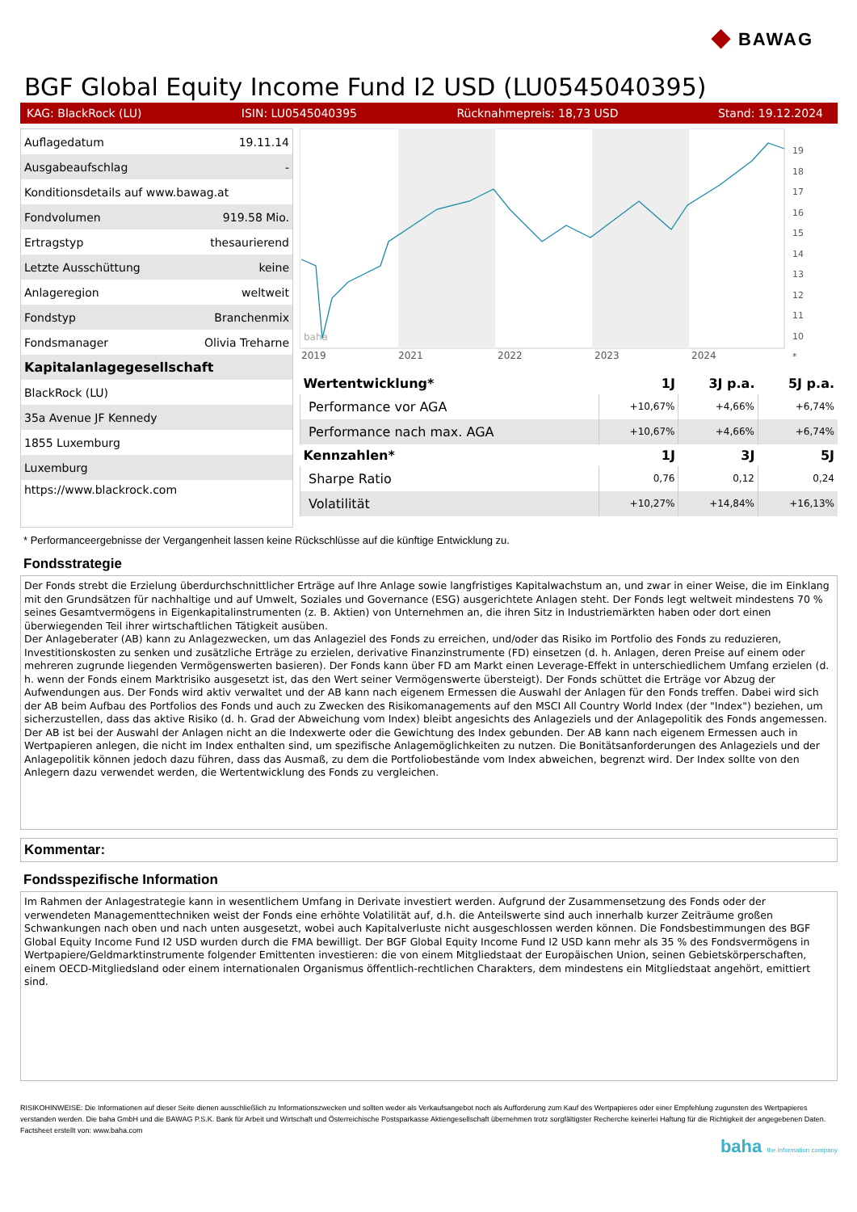◆ BAWAG
BGF Global Equity Income Fund I2 USD (LU0545040395)
KAG: BlackRock (LU) ISIN: LU0545040395 Rücknahmepreis: 18,73 USD Stand: 19.12.2024
| Auflagedatum | 19.11.14 |
| Ausgabeaufschlag | - |
| Konditionsdetails auf www.bawag.at | |
| Fondvolumen | 919.58 Mio. |
| Ertragstyp | thesaurierend |
| Letzte Ausschüttung | keine |
| Anlageregion | weltweit |
| Fondstyp | Branchenmix |
| Fondsmanager | Olivia Treharne |
| Kapitalanlagegesellschaft | |
| BlackRock (LU) | |
| 35a Avenue JF Kennedy | |
| 1855 Luxemburg | |
| Luxemburg | |
| https://www.blackrock.com | |
2019
2021
2022
2023
2024
baha
19
18
17
16
15
14
13
12
11
10
*
| Wertentwicklung* | 1J | 3J p.a. | 5J p.a. |
| --- | --- | --- | --- |
| Performance vor AGA | +10,67% | +4,66% | +6,74% |
| Performance nach max. AGA | +10,67% | +4,66% | +6,74% |
| Kennzahlen* | 1J | 3J | 5J |
| Sharpe Ratio | 0,76 | 0,12 | 0,24 |
| Volatilität | +10,27% | +14,84% | +16,13% |
* Performanceergebnisse der Vergangenheit lassen keine Rückschlüsse auf die künftige Entwicklung zu.
Fondsstrategie
Der Fonds strebt die Erzielung überdurchschnittlicher Erträge auf Ihre Anlage sowie langfristiges Kapitalwachstum an, und zwar in einer Weise, die im Einklang mit den Grundsätzen für nachhaltige und auf Umwelt, Soziales und Governance (ESG) ausgerichtete Anlagen steht. Der Fonds legt weltweit mindestens 70 % seines Gesamtvermögens in Eigenkapitalinstrumenten (z. B. Aktien) von Unternehmen an, die ihren Sitz in Industriemärkten haben oder dort einen überwiegenden Teil ihrer wirtschaftlichen Tätigkeit ausüben.
Der Anlageberater (AB) kann zu Anlagezwecken, um das Anlageziel des Fonds zu erreichen, und/oder das Risiko im Portfolio des Fonds zu reduzieren, Investitionskosten zu senken und zusätzliche Erträge zu erzielen, derivative Finanzinstrumente (FD) einsetzen (d. h. Anlagen, deren Preise auf einem oder mehreren zugrunde liegenden Vermögenswerten basieren). Der Fonds kann über FD am Markt einen Leverage-Effekt in unterschiedlichem Umfang erzielen (d. h. wenn der Fonds einem Marktrisiko ausgesetzt ist, das den Wert seiner Vermögenswerte übersteigt). Der Fonds schüttet die Erträge vor Abzug der Aufwendungen aus. Der Fonds wird aktiv verwaltet und der AB kann nach eigenem Ermessen die Auswahl der Anlagen für den Fonds treffen. Dabei wird sich der AB beim Aufbau des Portfolios des Fonds und auch zu Zwecken des Risikomanagements auf den MSCI All Country World Index (der "Index") beziehen, um sicherzustellen, dass das aktive Risiko (d. h. Grad der Abweichung vom Index) bleibt angesichts des Anlageziels und der Anlagepolitik des Fonds angemessen. Der AB ist bei der Auswahl der Anlagen nicht an die Indexwerte oder die Gewichtung des Index gebunden. Der AB kann nach eigenem Ermessen auch in Wertpapieren anlegen, die nicht im Index enthalten sind, um spezifische Anlagemöglichkeiten zu nutzen. Die Bonitätsanforderungen des Anlageziels und der Anlagepolitik können jedoch dazu führen, dass das Ausmaß, zu dem die Portfoliobestände vom Index abweichen, begrenzt wird. Der Index sollte von den Anlegern dazu verwendet werden, die Wertentwicklung des Fonds zu vergleichen.
Kommentar:
Fondsspezifische Information
Im Rahmen der Anlagestrategie kann in wesentlichem Umfang in Derivate investiert werden. Aufgrund der Zusammensetzung des Fonds oder der verwendeten Managementtechniken weist der Fonds eine erhöhte Volatilität auf, d.h. die Anteilswerte sind auch innerhalb kurzer Zeiträume großen Schwankungen nach oben und nach unten ausgesetzt, wobei auch Kapitalverluste nicht ausgeschlossen werden können. Die Fondsbestimmungen des BGF Global Equity Income Fund I2 USD wurden durch die FMA bewilligt. Der BGF Global Equity Income Fund I2 USD kann mehr als 35 % des Fondsvermögens in Wertpapiere/Geldmarktinstrumente folgender Emittenten investieren: die von einem Mitgliedstaat der Europäischen Union, seinen Gebietskörperschaften, einem OECD-Mitgliedsland oder einem internationalen Organismus öffentlich-rechtlichen Charakters, dem mindestens ein Mitgliedstaat angehört, emittiert sind.
RISIKOHINWEISE: Die Informationen auf dieser Seite dienen ausschließlich zu Informationszwecken und sollten weder als Verkaufsangebot noch als Aufforderung zum Kauf des Wertpapieres oder einer Empfehlung zugunsten des Wertpapieres verstanden werden. Die baha GmbH und die BAWAG P.S.K. Bank für Arbeit und Wirtschaft und Österreichische Postsparkasse Aktiengesellschaft übernehmen trotz sorgfältigster Recherche keinerlei Haftung für die Richtigkeit der angegebenen Daten.
Factsheet erstellt von: www.baha.com
baha the information company